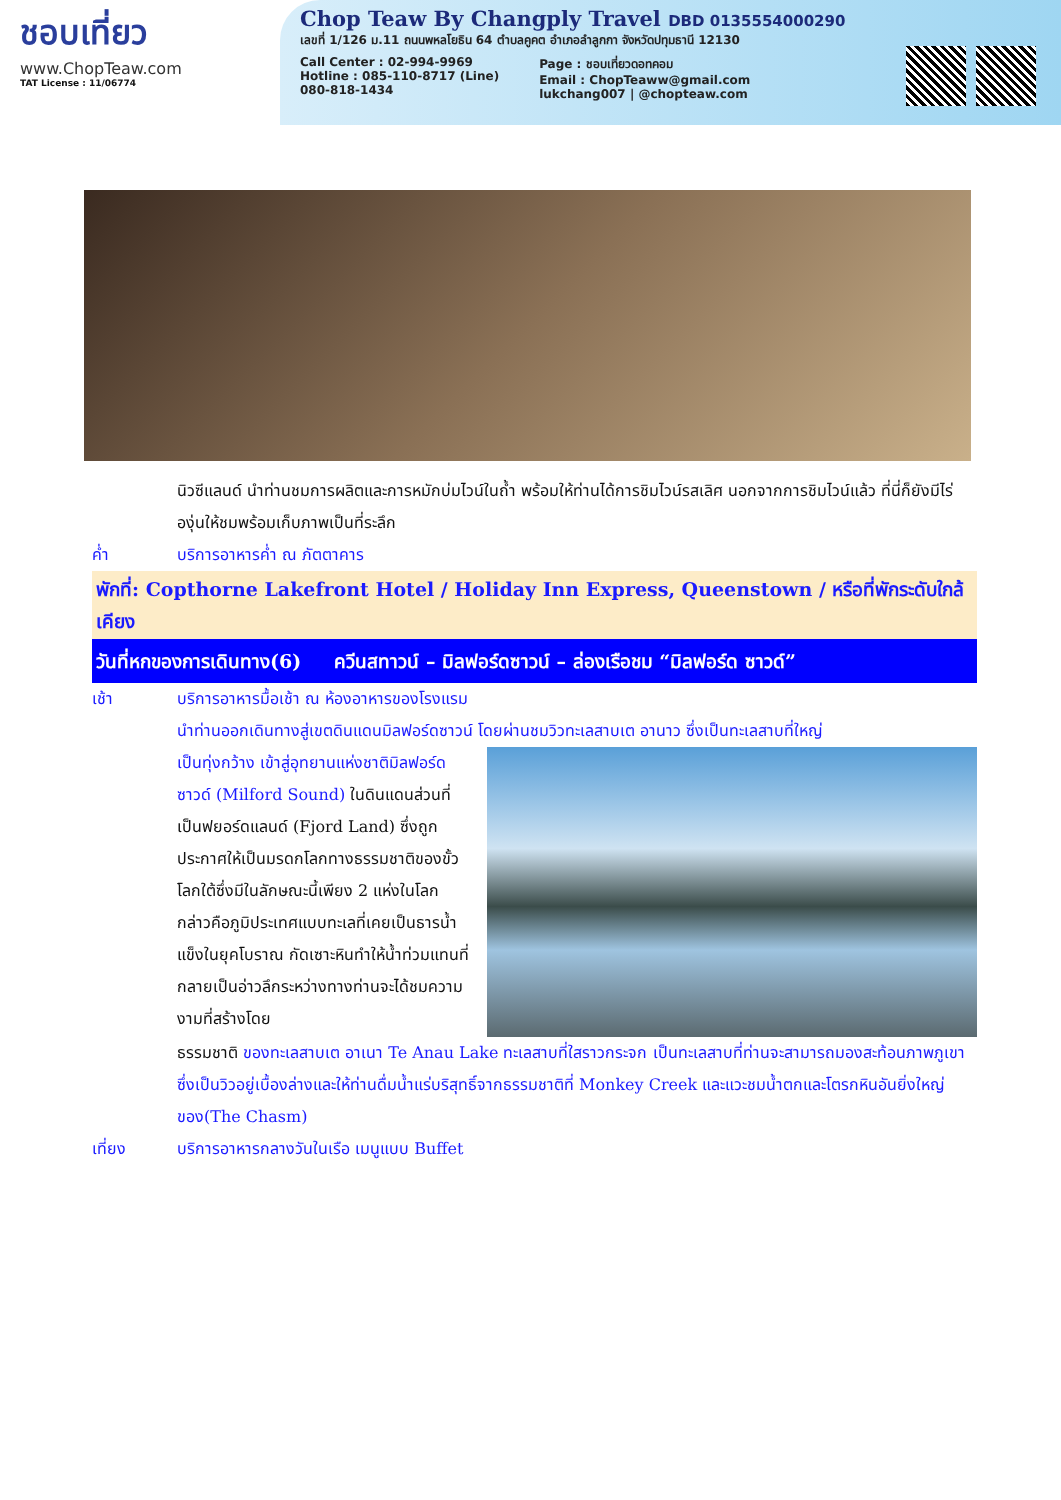ชอบเที่ยว
www.ChopTeaw.com
TAT License : 11/06774
Chop Teaw By Changply Travel DBD 0135554000290
เลขที่ 1/126 ม.11 ถนนพหลโยธิน 64 ตำบลคูคต อำเภอลำลูกกา จังหวัดปทุมธานี 12130
Call Center : 02-994-9969
Hotline : 085-110-8717 (Line)
080-818-1434
Page : ชอบเที่ยวดอทคอม
Email : ChopTeaww@gmail.com
lukchang007 | @chopteaw.com
นิวซีแลนด์ นำท่านชมการผลิตและการหมักบ่มไวน์ในถ้ำ พร้อมให้ท่านได้การชิมไวน์รสเลิศ นอกจากการชิมไวน์แล้ว ที่นี่ก็ยังมีไร่องุ่นให้ชมพร้อมเก็บภาพเป็นที่ระลึก
ค่ำ บริการอาหารค่ำ ณ ภัตตาคาร
พักที่: Copthorne Lakefront Hotel / Holiday Inn Express, Queenstown / หรือที่พักระดับใกล้เคียง
วันที่หกของการเดินทาง(6) ควีนสทาวน์ – มิลฟอร์ดซาวน์ – ล่องเรือชม “มิลฟอร์ด ซาวด์”
เช้า บริการอาหารมื้อเช้า ณ ห้องอาหารของโรงแรม
นำท่านออกเดินทางสู่เขตดินแดนมิลฟอร์ดซาวน์ โดยผ่านชมวิวทะเลสาบเต อานาว ซึ่งเป็นทะเลสาบที่ใหญ่
เป็นทุ่งกว้าง เข้าสู่อุทยานแห่งชาติมิลฟอร์ดซาวด์ (Milford Sound) ในดินแดนส่วนที่เป็นฟยอร์ดแลนด์ (Fjord Land) ซึ่งถูกประกาศให้เป็นมรดกโลกทางธรรมชาติของขั้วโลกใต้ซึ่งมีในลักษณะนี้เพียง 2 แห่งในโลก กล่าวคือภูมิประเทศแบบทะเลที่เคยเป็นธารน้ำแข็งในยุคโบราณ กัดเซาะหินทำให้น้ำท่วมแทนที่กลายเป็นอ่าวลึกระหว่างทางท่านจะได้ชมความงามที่สร้างโดย
ธรรมชาติ ของทะเลสาบเต อาเนา Te Anau Lake ทะเลสาบที่ใสราวกระจก เป็นทะเลสาบที่ท่านจะสามารถมองสะท้อนภาพภูเขา ซึ่งเป็นวิวอยู่เบื้องล่างและให้ท่านดื่มน้ำแร่บริสุทธิ์จากธรรมชาติที่ Monkey Creek และแวะชมน้ำตกและโตรกหินอันยิ่งใหญ่ของ(The Chasm)
เที่ยง บริการอาหารกลางวันในเรือ เมนูแบบ Buffet